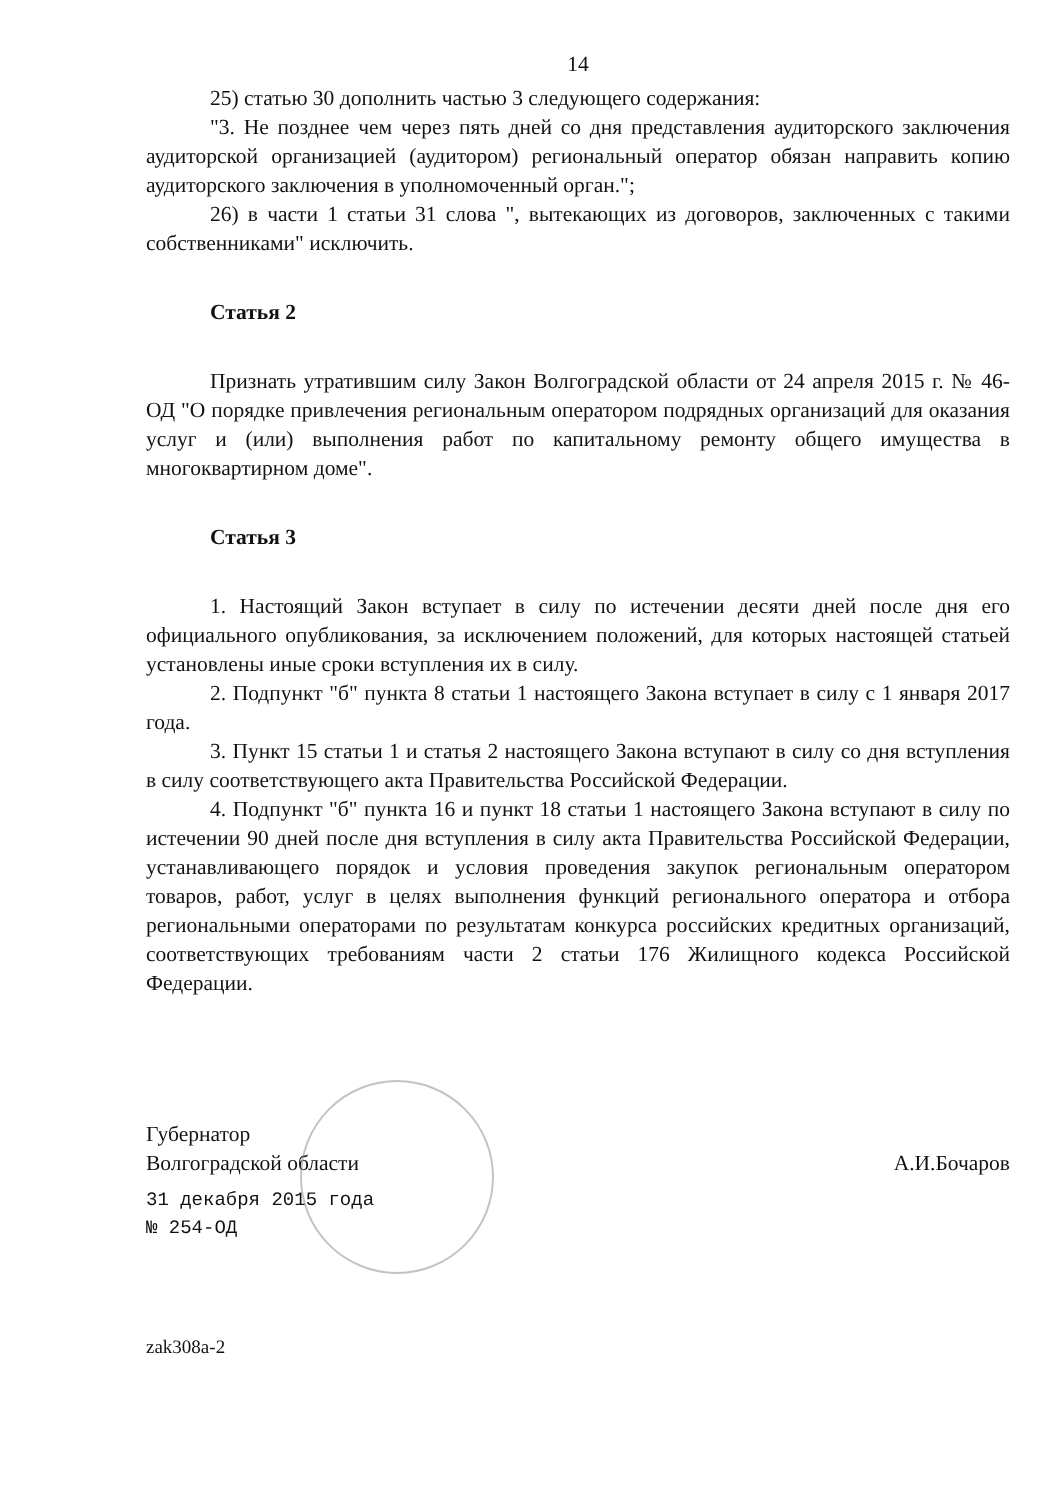14
25) статью 30 дополнить частью 3 следующего содержания:
"3. Не позднее чем через пять дней со дня представления аудиторского заключения аудиторской организацией (аудитором) региональный оператор обязан направить копию аудиторского заключения в уполномоченный орган.";
26) в части 1 статьи 31 слова ", вытекающих из договоров, заключенных с такими собственниками" исключить.
Статья 2
Признать утратившим силу Закон Волгоградской области от 24 апреля 2015 г. № 46-ОД "О порядке привлечения региональным оператором подрядных организаций для оказания услуг и (или) выполнения работ по капитальному ремонту общего имущества в многоквартирном доме".
Статья 3
1. Настоящий Закон вступает в силу по истечении десяти дней после дня его официального опубликования, за исключением положений, для которых настоящей статьей установлены иные сроки вступления их в силу.
2. Подпункт "б" пункта 8 статьи 1 настоящего Закона вступает в силу с 1 января 2017 года.
3. Пункт 15 статьи 1 и статья 2 настоящего Закона вступают в силу со дня вступления в силу соответствующего акта Правительства Российской Федерации.
4. Подпункт "б" пункта 16 и пункт 18 статьи 1 настоящего Закона вступают в силу по истечении 90 дней после дня вступления в силу акта Правительства Российской Федерации, устанавливающего порядок и условия проведения закупок региональным оператором товаров, работ, услуг в целях выполнения функций регионального оператора и отбора региональными операторами по результатам конкурса российских кредитных организаций, соответствующих требованиям части 2 статьи 176 Жилищного кодекса Российской Федерации.
Губернатор
Волгоградской области
А.И.Бочаров
31 декабря 2015 года
№ 254-ОД
zak308a-2